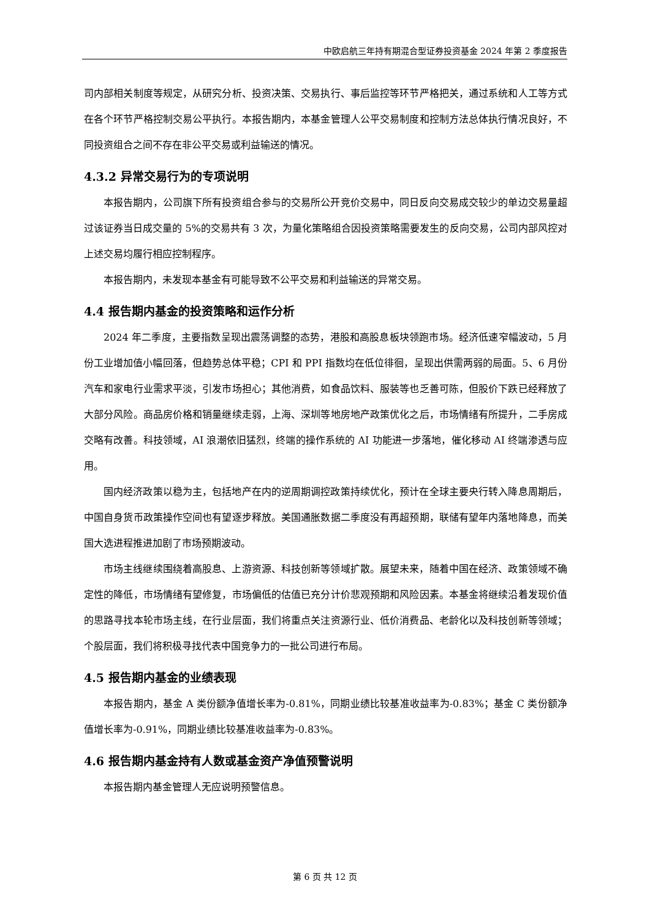中欧启航三年持有期混合型证券投资基金 2024 年第 2 季度报告
司内部相关制度等规定，从研究分析、投资决策、交易执行、事后监控等环节严格把关，通过系统和人工等方式在各个环节严格控制交易公平执行。本报告期内，本基金管理人公平交易制度和控制方法总体执行情况良好，不同投资组合之间不存在非公平交易或利益输送的情况。
4.3.2 异常交易行为的专项说明
本报告期内，公司旗下所有投资组合参与的交易所公开竞价交易中，同日反向交易成交较少的单边交易量超过该证券当日成交量的 5%的交易共有 3 次，为量化策略组合因投资策略需要发生的反向交易，公司内部风控对上述交易均履行相应控制程序。
本报告期内，未发现本基金有可能导致不公平交易和利益输送的异常交易。
4.4 报告期内基金的投资策略和运作分析
2024 年二季度，主要指数呈现出震荡调整的态势，港股和高股息板块领跑市场。经济低速窄幅波动，5 月份工业增加值小幅回落，但趋势总体平稳；CPI 和 PPI 指数均在低位徘徊，呈现出供需两弱的局面。5、6 月份汽车和家电行业需求平淡，引发市场担心；其他消费，如食品饮料、服装等也乏善可陈，但股价下跌已经释放了大部分风险。商品房价格和销量继续走弱，上海、深圳等地房地产政策优化之后，市场情绪有所提升，二手房成交略有改善。科技领域，AI 浪潮依旧猛烈，终端的操作系统的 AI 功能进一步落地，催化移动 AI 终端渗透与应用。
国内经济政策以稳为主，包括地产在内的逆周期调控政策持续优化，预计在全球主要央行转入降息周期后，中国自身货币政策操作空间也有望逐步释放。美国通胀数据二季度没有再超预期，联储有望年内落地降息，而美国大选进程推进加剧了市场预期波动。
市场主线继续围绕着高股息、上游资源、科技创新等领域扩散。展望未来，随着中国在经济、政策领域不确定性的降低，市场情绪有望修复，市场偏低的估值已充分计价悲观预期和风险因素。本基金将继续沿着发现价值的思路寻找本轮市场主线，在行业层面，我们将重点关注资源行业、低价消费品、老龄化以及科技创新等领域；个股层面，我们将积极寻找代表中国竞争力的一批公司进行布局。
4.5 报告期内基金的业绩表现
本报告期内，基金 A 类份额净值增长率为-0.81%，同期业绩比较基准收益率为-0.83%；基金 C 类份额净值增长率为-0.91%，同期业绩比较基准收益率为-0.83%。
4.6 报告期内基金持有人数或基金资产净值预警说明
本报告期内基金管理人无应说明预警信息。
第 6 页 共 12 页